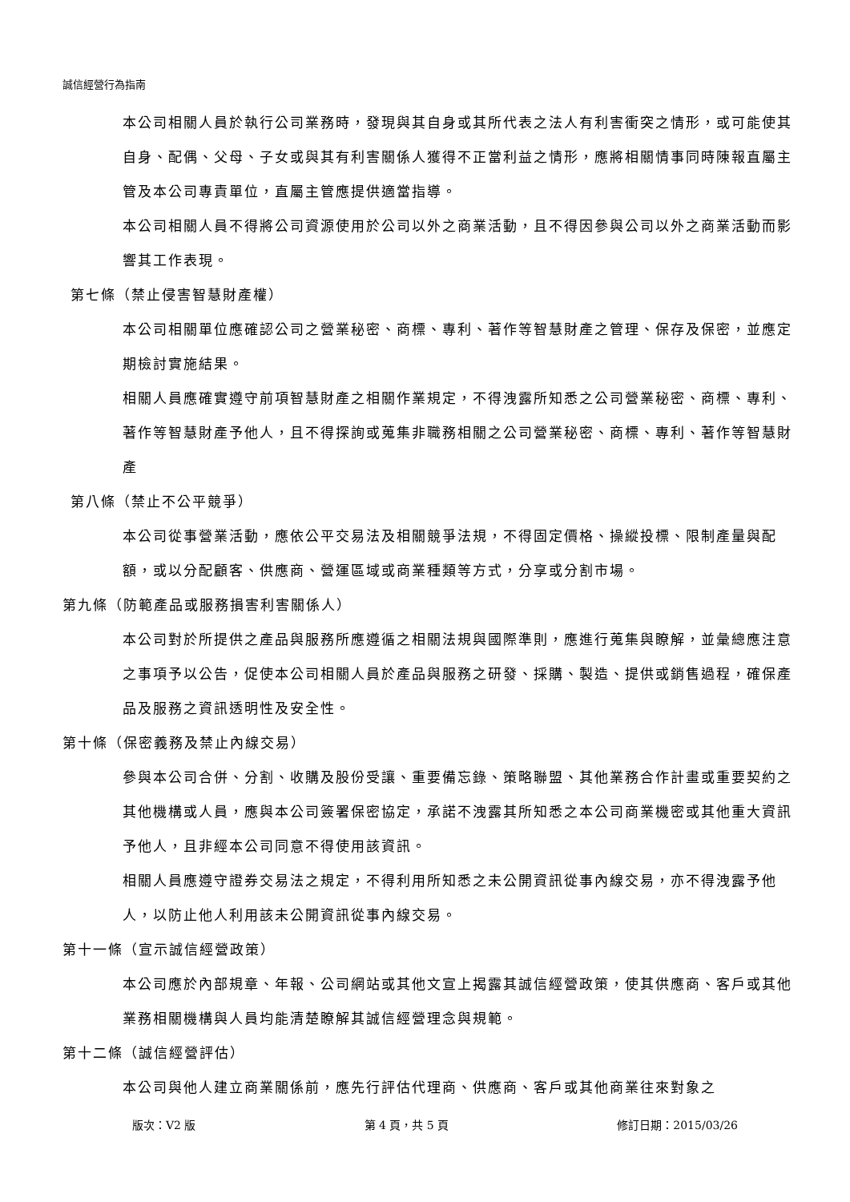誠信經營行為指南
本公司相關人員於執行公司業務時，發現與其自身或其所代表之法人有利害衝突之情形，或可能使其自身、配偶、父母、子女或與其有利害關係人獲得不正當利益之情形，應將相關情事同時陳報直屬主管及本公司專責單位，直屬主管應提供適當指導。
本公司相關人員不得將公司資源使用於公司以外之商業活動，且不得因參與公司以外之商業活動而影響其工作表現。
第七條（禁止侵害智慧財產權）
本公司相關單位應確認公司之營業秘密、商標、專利、著作等智慧財產之管理、保存及保密，並應定期檢討實施結果。
相關人員應確實遵守前項智慧財產之相關作業規定，不得洩露所知悉之公司營業秘密、商標、專利、著作等智慧財產予他人，且不得探詢或蒐集非職務相關之公司營業秘密、商標、專利、著作等智慧財產
第八條（禁止不公平競爭）
本公司從事營業活動，應依公平交易法及相關競爭法規，不得固定價格、操縱投標、限制產量與配額，或以分配顧客、供應商、營運區域或商業種類等方式，分享或分割市場。
第九條（防範產品或服務損害利害關係人）
本公司對於所提供之產品與服務所應遵循之相關法規與國際準則，應進行蒐集與瞭解，並彙總應注意之事項予以公告，促使本公司相關人員於產品與服務之研發、採購、製造、提供或銷售過程，確保產品及服務之資訊透明性及安全性。
第十條（保密義務及禁止內線交易）
參與本公司合併、分割、收購及股份受讓、重要備忘錄、策略聯盟、其他業務合作計畫或重要契約之其他機構或人員，應與本公司簽署保密協定，承諾不洩露其所知悉之本公司商業機密或其他重大資訊予他人，且非經本公司同意不得使用該資訊。
相關人員應遵守證券交易法之規定，不得利用所知悉之未公開資訊從事內線交易，亦不得洩露予他人，以防止他人利用該未公開資訊從事內線交易。
第十一條（宣示誠信經營政策）
本公司應於內部規章、年報、公司網站或其他文宣上揭露其誠信經營政策，使其供應商、客戶或其他業務相關機構與人員均能清楚瞭解其誠信經營理念與規範。
第十二條（誠信經營評估）
本公司與他人建立商業關係前，應先行評估代理商、供應商、客戶或其他商業往來對象之
版次：V2 版 第 4 頁，共 5 頁 修訂日期：2015/03/26